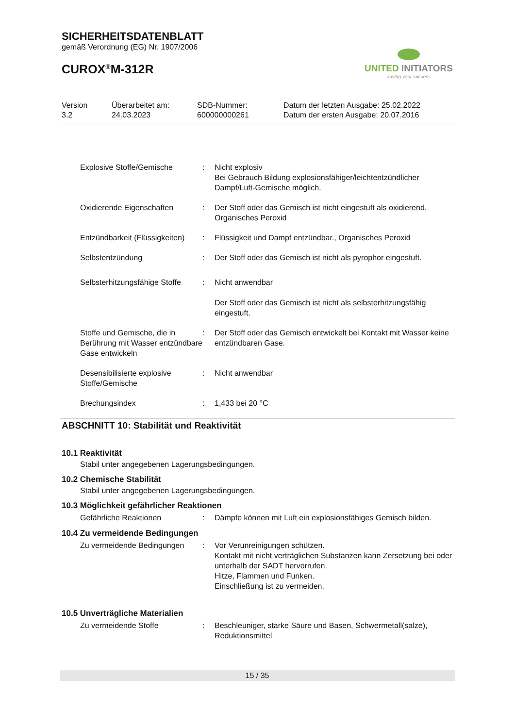SICHERHEITSDATENBLATT
gemäß Verordnung (EG) Nr. 1907/2006
CUROX<sup>®</sup>M-312R
UNITED INITIATORS
driving your success
Version
3.2
Überarbeitet am:
24.03.2023
SDB-Nummer:
600000000261
Datum der letzten Ausgabe: 25.02.2022
Datum der ersten Ausgabe: 20.07.2016
| Explosive Stoffe/Gemische | : | Nicht explosiv Bei Gebrauch Bildung explosionsfähiger/leichtentzündlicher Dampf/Luft-Gemische möglich. |
| Oxidierende Eigenschaften | : | Der Stoff oder das Gemisch ist nicht eingestuft als oxidierend. Organisches Peroxid |
| Entzündbarkeit (Flüssigkeiten) | : | Flüssigkeit und Dampf entzündbar., Organisches Peroxid |
| Selbstentzündung | : | Der Stoff oder das Gemisch ist nicht als pyrophor eingestuft. |
| Selbsterhitzungsfähige Stoffe | : | Nicht anwendbar Der Stoff oder das Gemisch ist nicht als selbsterhitzungsfähig eingestuft. |
| Stoffe und Gemische, die in Berührung mit Wasser entzündbare Gase entwickeln | : | Der Stoff oder das Gemisch entwickelt bei Kontakt mit Wasser keine entzündbaren Gase. |
| Desensibilisierte explosive Stoffe/Gemische | : | Nicht anwendbar |
| Brechungsindex | : | 1,433 bei 20 °C |
ABSCHNITT 10: Stabilität und Reaktivität
10.1 Reaktivität
Stabil unter angegebenen Lagerungsbedingungen.
10.2 Chemische Stabilität
Stabil unter angegebenen Lagerungsbedingungen.
10.3 Möglichkeit gefährlicher Reaktionen
| Gefährliche Reaktionen | : | Dämpfe können mit Luft ein explosionsfähiges Gemisch bilden. |
10.4 Zu vermeidende Bedingungen
| Zu vermeidende Bedingungen | : | Vor Verunreinigungen schützen. Kontakt mit nicht verträglichen Substanzen kann Zersetzung bei oder unterhalb der SADT hervorrufen. Hitze, Flammen und Funken. Einschließung ist zu vermeiden. |
10.5 Unverträgliche Materialien
| Zu vermeidende Stoffe | : | Beschleuniger, starke Säure und Basen, Schwermetall(salze), Reduktionsmittel |
15 / 35